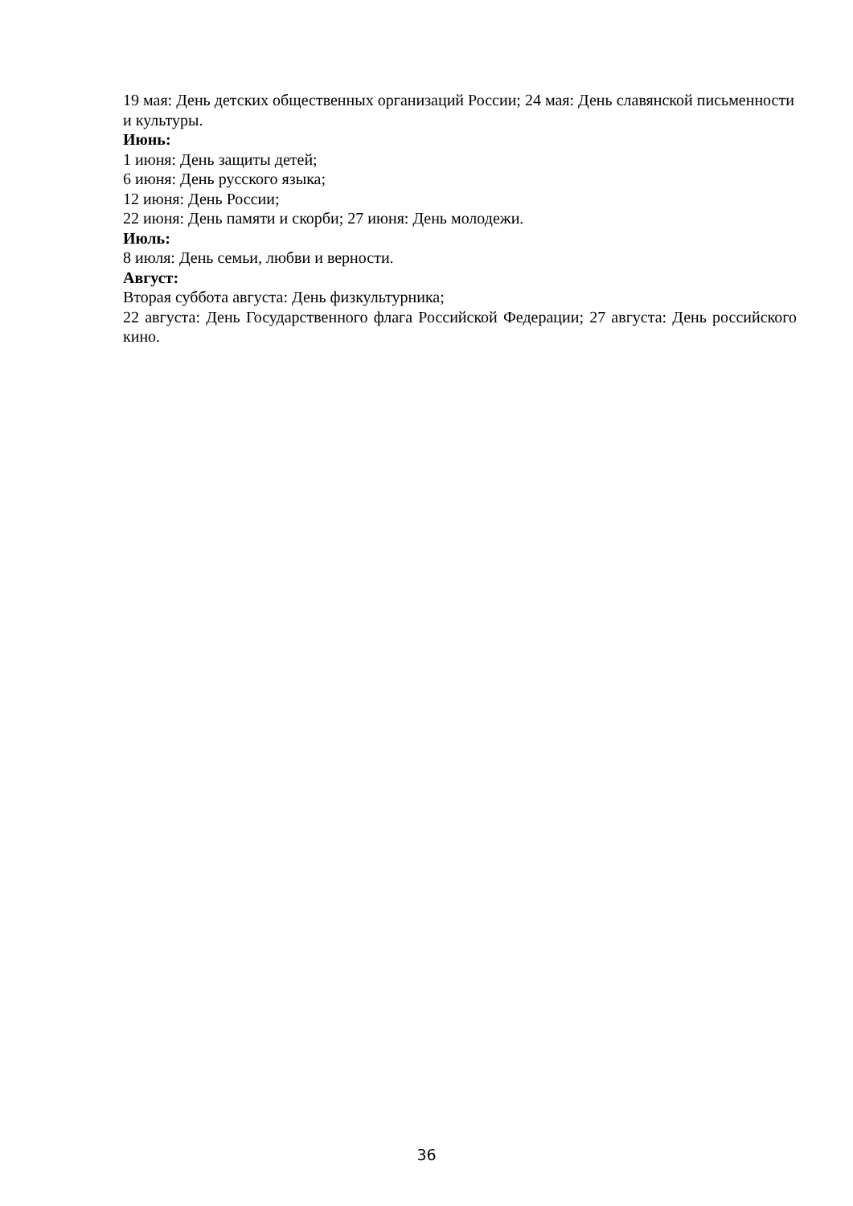19 мая: День детских общественных организаций России; 24 мая: День славянской письменности и культуры.
Июнь:
1 июня: День защиты детей;
6 июня: День русского языка;
12 июня: День России;
22 июня: День памяти и скорби; 27 июня: День молодежи.
Июль:
8 июля: День семьи, любви и верности.
Август:
Вторая суббота августа: День физкультурника;
22 августа: День Государственного флага Российской Федерации; 27 августа: День российского кино.
36